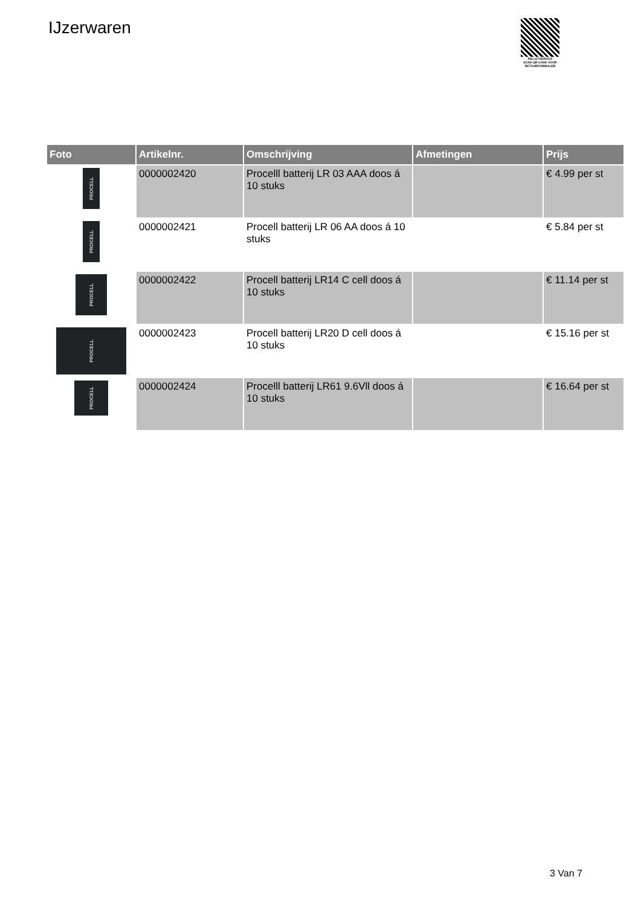IJzerwaren
PALLETSERVICE
SCAN QR-CODE VOOR RETOURFORMULIER
| Foto | Artikelnr. | Omschrijving | Afmetingen | Prijs |
| --- | --- | --- | --- | --- |
| PROCELL | 0000002420 | Procelll batterij LR 03 AAA doos á 10 stuks | | € 4.99 per st |
| PROCELL | 0000002421 | Procell batterij LR 06 AA doos á 10 stuks | | € 5.84 per st |
| PROCELL | 0000002422 | Procell batterij LR14 C cell doos á 10 stuks | | € 11.14 per st |
| PROCELL | 0000002423 | Procell batterij LR20 D cell doos á 10 stuks | | € 15.16 per st |
| PROCELL | 0000002424 | Procelll batterij LR61 9.6Vll doos á 10 stuks | | € 16.64 per st |
3 Van 7